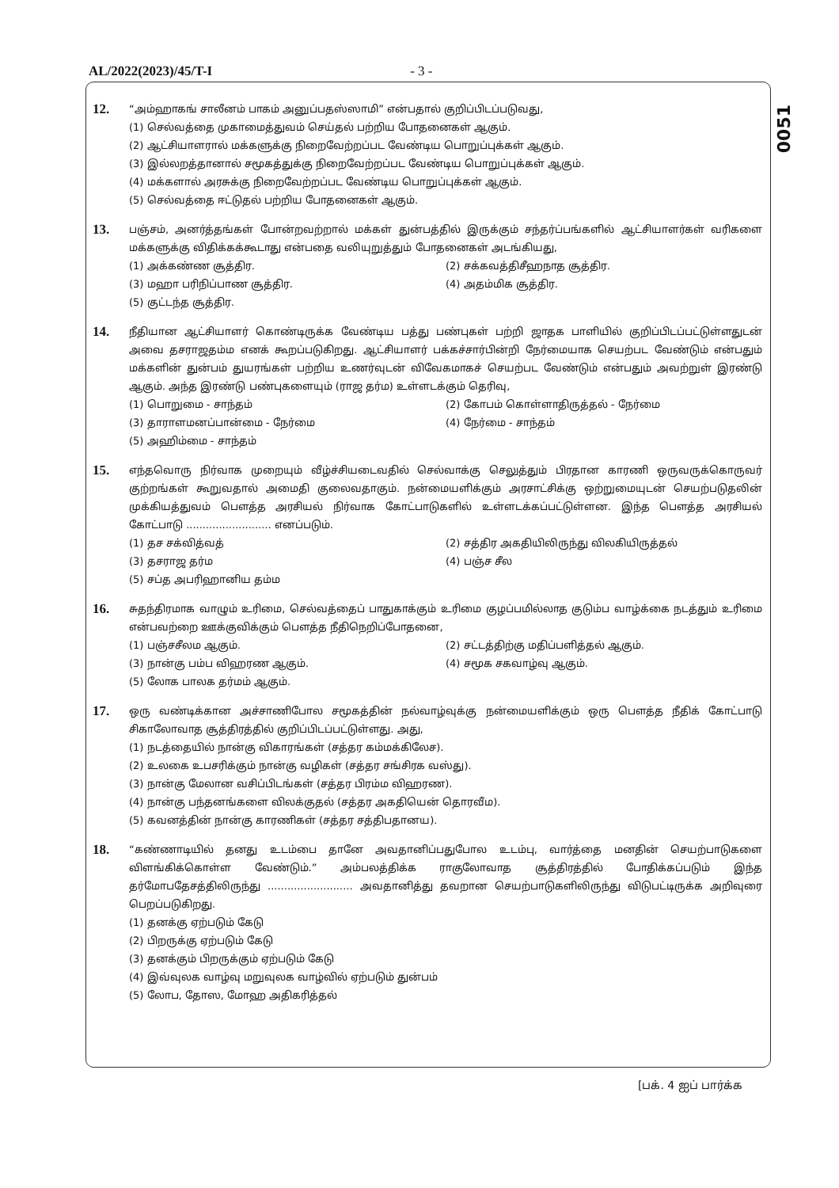AL/2022(2023)/45/T-I - 3 -
0051
12.
“அம்ஹாகங் சாலீனம் பாகம் அனுப்பதஸ்ஸாமி” என்பதால் குறிப்பிடப்படுவது,
(1) செல்வத்தை முகாமைத்துவம் செய்தல் பற்றிய போதனைகள் ஆகும்.
(2) ஆட்சியாளரால் மக்களுக்கு நிறைவேற்றப்பட வேண்டிய பொறுப்புக்கள் ஆகும்.
(3) இல்லறத்தானால் சமூகத்துக்கு நிறைவேற்றப்பட வேண்டிய பொறுப்புக்கள் ஆகும்.
(4) மக்களால் அரசுக்கு நிறைவேற்றப்பட வேண்டிய பொறுப்புக்கள் ஆகும்.
(5) செல்வத்தை ஈட்டுதல் பற்றிய போதனைகள் ஆகும்.
13.
பஞ்சம், அனர்த்தங்கள் போன்றவற்றால் மக்கள் துன்பத்தில் இருக்கும் சந்தர்ப்பங்களில் ஆட்சியாளர்கள் வரிகளை மக்களுக்கு விதிக்கக்கூடாது என்பதை வலியுறுத்தும் போதனைகள் அடங்கியது,
(1) அக்கண்ண சூத்திர.
(2) சக்கவத்திசீஹநாத சூத்திர.
(3) மஹா பரிநிப்பாண சூத்திர.
(4) அதம்மிக சூத்திர.
(5) குட்டந்த சூத்திர.
14.
நீதியான ஆட்சியாளர் கொண்டிருக்க வேண்டிய பத்து பண்புகள் பற்றி ஜாதக பாளியில் குறிப்பிடப்பட்டுள்ளதுடன் அவை தசராஜதம்ம எனக் கூறப்படுகிறது. ஆட்சியாளர் பக்கச்சார்பின்றி நேர்மையாக செயற்பட வேண்டும் என்பதும் மக்களின் துன்பம் துயரங்கள் பற்றிய உணர்வுடன் விவேகமாகச் செயற்பட வேண்டும் என்பதும் அவற்றுள் இரண்டு ஆகும். அந்த இரண்டு பண்புகளையும் (ராஜ தர்ம) உள்ளடக்கும் தெரிவு,
(1) பொறுமை - சாந்தம்
(2) கோபம் கொள்ளாதிருத்தல் - நேர்மை
(3) தாராளமனப்பான்மை - நேர்மை
(4) நேர்மை - சாந்தம்
(5) அஹிம்மை - சாந்தம்
15.
எந்தவொரு நிர்வாக முறையும் வீழ்ச்சியடைவதில் செல்வாக்கு செலுத்தும் பிரதான காரணி ஒருவருக்கொருவர் குற்றங்கள் கூறுவதால் அமைதி குலைவதாகும். நன்மையளிக்கும் அரசாட்சிக்கு ஒற்றுமையுடன் செயற்படுதலின் முக்கியத்துவம் பௌத்த அரசியல் நிர்வாக கோட்பாடுகளில் உள்ளடக்கப்பட்டுள்ளன. இந்த பௌத்த அரசியல் கோட்பாடு .......................... எனப்படும்.
(1) தச சக்வித்வத்
(2) சத்திர அகதியிலிருந்து விலகியிருத்தல்
(3) தசராஜ தர்ம
(4) பஞ்ச சீல
(5) சப்த அபரிஹானிய தம்ம
16.
சுதந்திரமாக வாழும் உரிமை, செல்வத்தைப் பாதுகாக்கும் உரிமை குழப்பமில்லாத குடும்ப வாழ்க்கை நடத்தும் உரிமை என்பவற்றை ஊக்குவிக்கும் பௌத்த நீதிநெறிப்போதனை,
(1) பஞ்சசீலம ஆகும்.
(2) சட்டத்திற்கு மதிப்பளித்தல் ஆகும்.
(3) நான்கு பம்ப விஹரண ஆகும்.
(4) சமூக சகவாழ்வு ஆகும்.
(5) லோக பாலக தர்மம் ஆகும்.
17.
ஒரு வண்டிக்கான அச்சாணிபோல சமூகத்தின் நல்வாழ்வுக்கு நன்மையளிக்கும் ஒரு பௌத்த நீதிக் கோட்பாடு சிகாலோவாத சூத்திரத்தில் குறிப்பிடப்பட்டுள்ளது. அது,
(1) நடத்தையில் நான்கு விகாரங்கள் (சத்தர கம்மக்கிலேச).
(2) உலகை உபசரிக்கும் நான்கு வழிகள் (சத்தர சங்சிரக வஸ்து).
(3) நான்கு மேலான வசிப்பிடங்கள் (சத்தர பிரம்ம விஹரண).
(4) நான்கு பந்தனங்களை விலக்குதல் (சத்தர அகதியென் தொரவீம).
(5) கவனத்தின் நான்கு காரணிகள் (சத்தர சத்திபதானய).
18.
“கண்ணாடியில் தனது உடம்பை தானே அவதானிப்பதுபோல உடம்பு, வார்த்தை மனதின் செயற்பாடுகளை விளங்கிக்கொள்ள வேண்டும்.” அம்பலத்திக்க ராகுலோவாத சூத்திரத்தில் போதிக்கப்படும் இந்த தர்மோபதேசத்திலிருந்து .......................... அவதானித்து தவறான செயற்பாடுகளிலிருந்து விடுபட்டிருக்க அறிவுரை பெறப்படுகிறது.
(1) தனக்கு ஏற்படும் கேடு
(2) பிறருக்கு ஏற்படும் கேடு
(3) தனக்கும் பிறருக்கும் ஏற்படும் கேடு
(4) இவ்வுலக வாழ்வு மறுவுலக வாழ்வில் ஏற்படும் துன்பம்
(5) லோப, தோஸ, மோஹ அதிகரித்தல்
[பக். 4 ஐப் பார்க்க